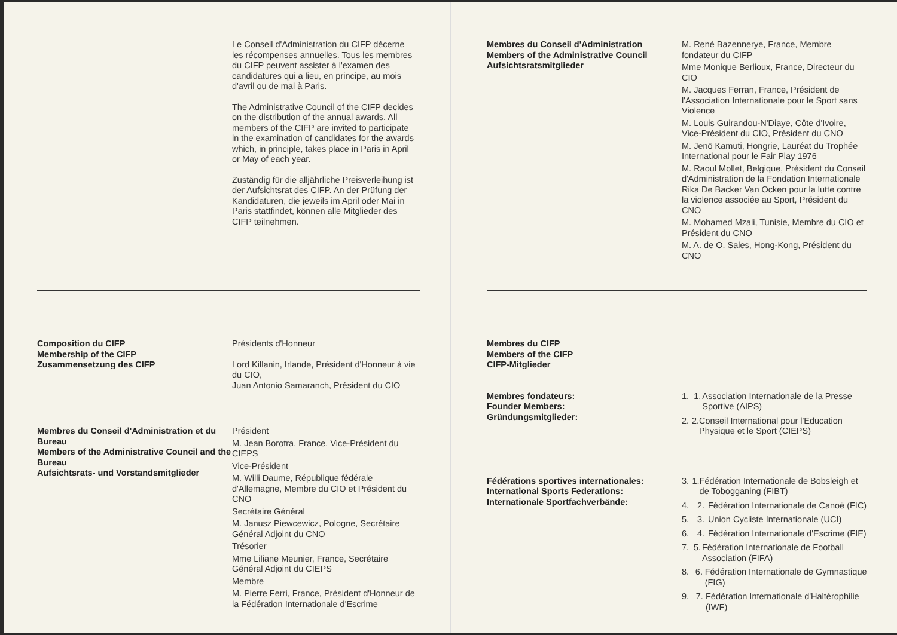Le Conseil d'Administration du CIFP décerne les récompenses annuelles. Tous les membres du CIFP peuvent assister à l'examen des candidatures qui a lieu, en principe, au mois d'avril ou de mai à Paris.
The Administrative Council of the CIFP decides on the distribution of the annual awards. All members of the CIFP are invited to participate in the examination of candi­dates for the awards which, in principle, takes place in Paris in April or May of each year.
Zuständig für die alljährliche Preisverleihung ist der Aufsichtsrat des CIFP. An der Prüfung der Kandidaturen, die jeweils im April oder Mai in Paris stattfindet, können alle Mitglieder des CIFP teilnehmen.
Composition du CIFP
Membership of the CIFP
Zusammensetzung des CIFP
Présidents d'Honneur
Lord Killanin, Irlande, Président d'Honneur à vie du CIO,
Juan Antonio Samaranch, Président du CIO
Membres du Conseil d'Administration et du Bureau
Members of the Administrative Council and the Bureau
Aufsichtsrats- und Vorstandsmitglieder
Président
M. Jean Borotra, France, Vice-Président du CIEPS
Vice-Président
M. Willi Daume, République fédérale d'Allemagne, Membre du CIO et Président du CNO
Secrétaire Général
M. Janusz Piewcewicz, Pologne, Secrétaire Général Adjoint du CNO
Trésorier
Mme Liliane Meunier, France, Secrétaire Général Adjoint du CIEPS
Membre
M. Pierre Ferri, France, Président d'Honneur de la Fédération Internationale d'Escrime
Membres du Conseil d'Administration
Members of the Administrative Council
Aufsichtsratsmitglieder
M. René Bazennerye, France, Membre fondateur du CIFP
Mme Monique Berlioux, France, Directeur du CIO
M. Jacques Ferran, France, Président de l'Association Internationale pour le Sport sans Violence
M. Louis Guirandou-N'Diaye, Côte d'Ivoire, Vice-Président du CIO, Président du CNO
M. Jenö Kamuti, Hongrie, Lauréat du Trophée International pour le Fair Play 1976
M. Raoul Mollet, Belgique, Président du Conseil d'Administration de la Fondation Internationale Rika De Backer Van Ocken pour la lutte contre la violence associée au Sport, Président du CNO
M. Mohamed Mzali, Tunisie, Membre du CIO et Président du CNO
M. A. de O. Sales, Hong-Kong, Président du CNO
Membres du CIFP
Members of the CIFP
CIFP-Mitglieder
Membres fondateurs:
Founder Members:
Gründungsmitglieder:
1. 1. Association Internationale de la Presse Sportive (AIPS)
2. 2. Conseil International pour l'Education Physique et le Sport (CIEPS)
Fédérations sportives internationales:
International Sports Federations:
Internationale Sportfachverbände:
3. 1. Fédération Internationale de Bobsleigh et de Tobogganing (FIBT)
4. 2. Fédération Internationale de Canoë (FIC)
5. 3. Union Cycliste Internationale (UCI)
6. 4. Fédération Internationale d'Escrime (FIE)
7. 5. Fédération Internationale de Football Association (FIFA)
8. 6. Fédération Internationale de Gymnastique (FIG)
9. 7. Fédération Internationale d'Haltérophilie (IWF)